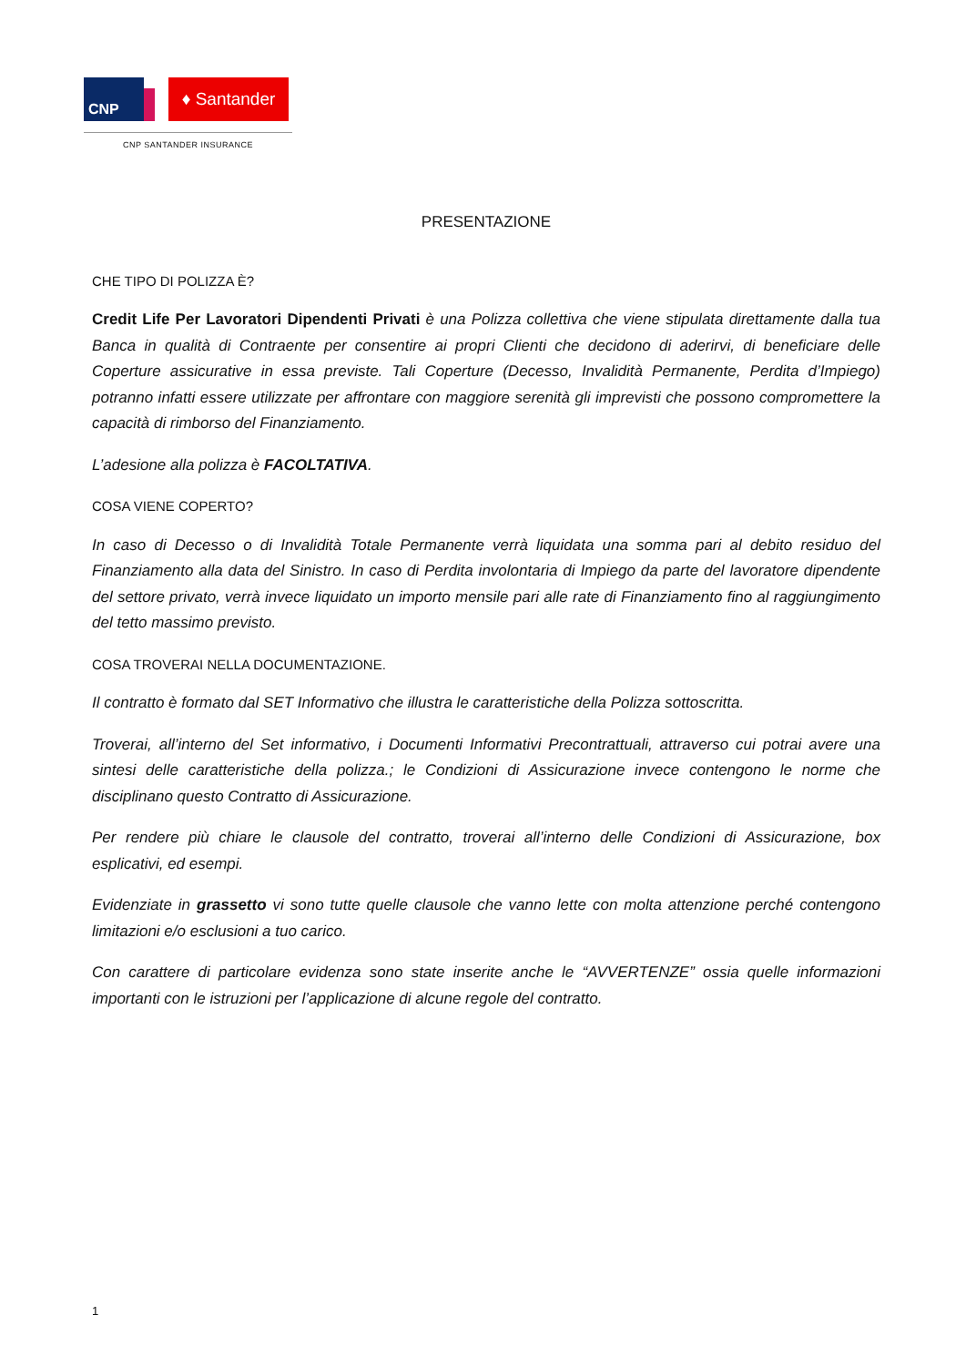CNP
♦ Santander
CNP SANTANDER INSURANCE
PRESENTAZIONE
CHE TIPO DI POLIZZA È?
Credit Life Per Lavoratori Dipendenti Privati è una Polizza collettiva che viene stipulata direttamente dalla tua Banca in qualità di Contraente per consentire ai propri Clienti che decidono di aderirvi, di beneficiare delle Coperture assicurative in essa previste. Tali Coperture (Decesso, Invalidità Permanente, Perdita d’Impiego) potranno infatti essere utilizzate per affrontare con maggiore serenità gli imprevisti che possono compromettere la capacità di rimborso del Finanziamento.
L’adesione alla polizza è FACOLTATIVA.
COSA VIENE COPERTO?
In caso di Decesso o di Invalidità Totale Permanente verrà liquidata una somma pari al debito residuo del Finanziamento alla data del Sinistro. In caso di Perdita involontaria di Impiego da parte del lavoratore dipendente del settore privato, verrà invece liquidato un importo mensile pari alle rate di Finanziamento fino al raggiungimento del tetto massimo previsto.
COSA TROVERAI NELLA DOCUMENTAZIONE.
Il contratto è formato dal SET Informativo che illustra le caratteristiche della Polizza sottoscritta.
Troverai, all’interno del Set informativo, i Documenti Informativi Precontrattuali, attraverso cui potrai avere una sintesi delle caratteristiche della polizza.; le Condizioni di Assicurazione invece contengono le norme che disciplinano questo Contratto di Assicurazione.
Per rendere più chiare le clausole del contratto, troverai all’interno delle Condizioni di Assicurazione, box esplicativi, ed esempi.
Evidenziate in grassetto vi sono tutte quelle clausole che vanno lette con molta attenzione perché contengono limitazioni e/o esclusioni a tuo carico.
Con carattere di particolare evidenza sono state inserite anche le “AVVERTENZE” ossia quelle informazioni importanti con le istruzioni per l’applicazione di alcune regole del contratto.
1